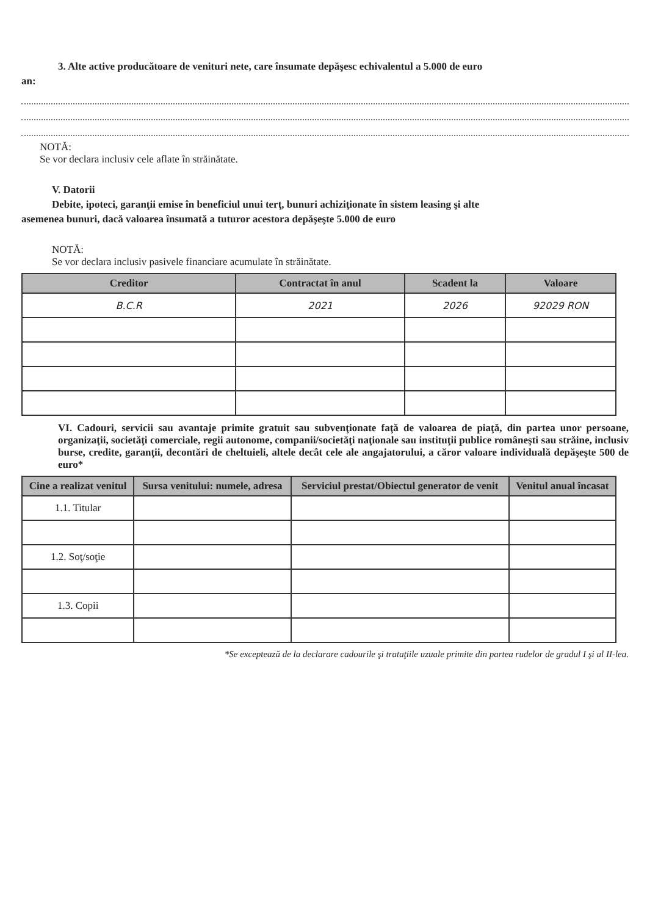3. Alte active producătoare de venituri nete, care însumate depăşesc echivalentul a 5.000 de euro
an:
NOTĂ:
Se vor declara inclusiv cele aflate în străinătate.
V. Datorii
Debite, ipoteci, garanţii emise în beneficiul unui terţ, bunuri achiziţionate în sistem leasing şi alte
asemenea bunuri, dacă valoarea însumată a tuturor acestora depăşeşte 5.000 de euro
NOTĂ:
Se vor declara inclusiv pasivele financiare acumulate în străinătate.
| Creditor | Contractat în anul | Scadent la | Valoare |
| --- | --- | --- | --- |
| B.C.R | 2021 | 2026 | 92029 RON |
VI. Cadouri, servicii sau avantaje primite gratuit sau subvenţionate faţă de valoarea de piaţă, din partea unor persoane, organizaţii, societăţi comerciale, regii autonome, companii/societăţi naţionale sau instituţii publice româneşti sau străine, inclusiv burse, credite, garanţii, decontări de cheltuieli, altele decât cele ale angajatorului, a căror valoare individuală depăşeşte 500 de euro*
| Cine a realizat venitul | Sursa venitului: numele, adresa | Serviciul prestat/Obiectul generator de venit | Venitul anual încasat |
| --- | --- | --- | --- |
| 1.1. Titular | | | |
| 1.2. Soţ/soţie | | | |
| 1.3. Copii | | | |
*Se exceptează de la declarare cadourile şi trataţiile uzuale primite din partea rudelor de gradul I şi al II-lea.